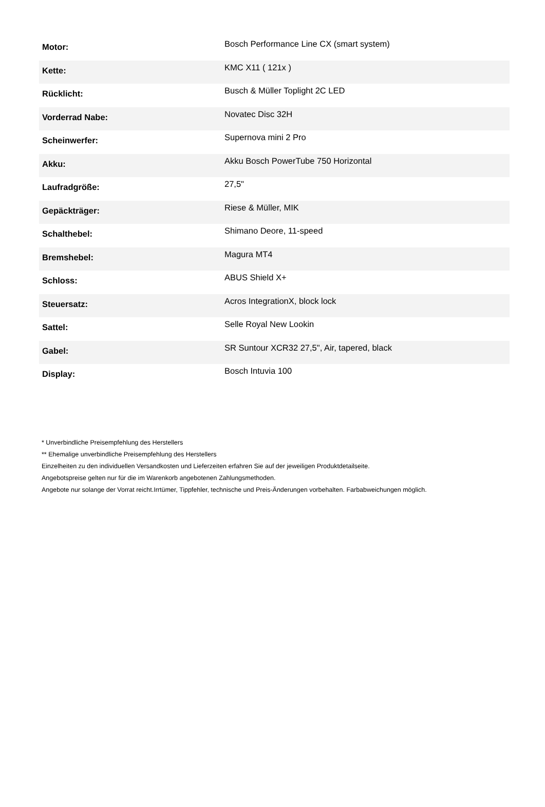| Motor: | Bosch Performance Line CX (smart system) |
| Kette: | KMC X11 ( 121x ) |
| Rücklicht: | Busch & Müller Toplight 2C LED |
| Vorderrad Nabe: | Novatec Disc 32H |
| Scheinwerfer: | Supernova mini 2 Pro |
| Akku: | Akku Bosch PowerTube 750 Horizontal |
| Laufradgröße: | 27,5" |
| Gepäckträger: | Riese & Müller, MIK |
| Schalthebel: | Shimano Deore, 11-speed |
| Bremshebel: | Magura MT4 |
| Schloss: | ABUS Shield X+ |
| Steuersatz: | Acros IntegrationX, block lock |
| Sattel: | Selle Royal New Lookin |
| Gabel: | SR Suntour XCR32 27,5", Air, tapered, black |
| Display: | Bosch Intuvia 100 |
* Unverbindliche Preisempfehlung des Herstellers
** Ehemalige unverbindliche Preisempfehlung des Herstellers
Einzelheiten zu den individuellen Versandkosten und Lieferzeiten erfahren Sie auf der jeweiligen Produktdetailseite.
Angebotspreise gelten nur für die im Warenkorb angebotenen Zahlungsmethoden.
Angebote nur solange der Vorrat reicht.Irrtümer, Tippfehler, technische und Preis-Änderungen vorbehalten. Farbabweichungen möglich.